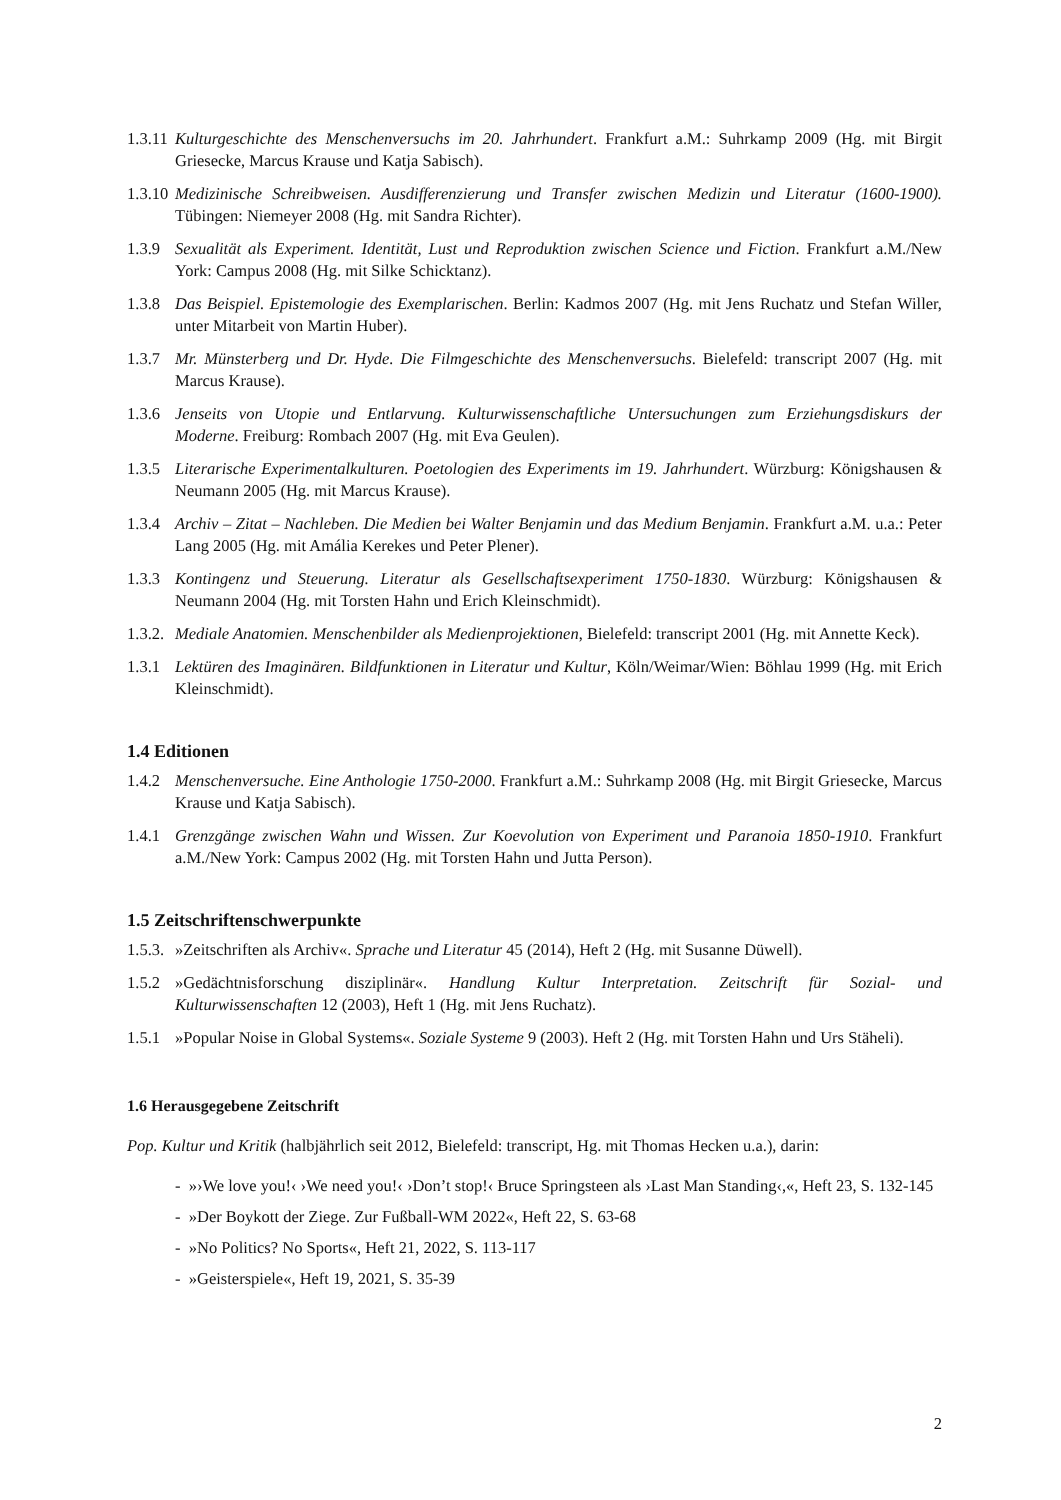1.3.11 Kulturgeschichte des Menschenversuchs im 20. Jahrhundert. Frankfurt a.M.: Suhrkamp 2009 (Hg. mit Birgit Griesecke, Marcus Krause und Katja Sabisch).
1.3.10 Medizinische Schreibweisen. Ausdifferenzierung und Transfer zwischen Medizin und Literatur (1600-1900). Tübingen: Niemeyer 2008 (Hg. mit Sandra Richter).
1.3.9 Sexualität als Experiment. Identität, Lust und Reproduktion zwischen Science und Fiction. Frankfurt a.M./New York: Campus 2008 (Hg. mit Silke Schicktanz).
1.3.8 Das Beispiel. Epistemologie des Exemplarischen. Berlin: Kadmos 2007 (Hg. mit Jens Ruchatz und Stefan Willer, unter Mitarbeit von Martin Huber).
1.3.7 Mr. Münsterberg und Dr. Hyde. Die Filmgeschichte des Menschenversuchs. Bielefeld: transcript 2007 (Hg. mit Marcus Krause).
1.3.6 Jenseits von Utopie und Entlarvung. Kulturwissenschaftliche Untersuchungen zum Erziehungsdiskurs der Moderne. Freiburg: Rombach 2007 (Hg. mit Eva Geulen).
1.3.5 Literarische Experimentalkulturen. Poetologien des Experiments im 19. Jahrhundert. Würzburg: Königshausen & Neumann 2005 (Hg. mit Marcus Krause).
1.3.4 Archiv – Zitat – Nachleben. Die Medien bei Walter Benjamin und das Medium Benjamin. Frankfurt a.M. u.a.: Peter Lang 2005 (Hg. mit Amália Kerekes und Peter Plener).
1.3.3 Kontingenz und Steuerung. Literatur als Gesellschaftsexperiment 1750-1830. Würzburg: Königshausen & Neumann 2004 (Hg. mit Torsten Hahn und Erich Kleinschmidt).
1.3.2. Mediale Anatomien. Menschenbilder als Medienprojektionen, Bielefeld: transcript 2001 (Hg. mit Annette Keck).
1.3.1 Lektüren des Imaginären. Bildfunktionen in Literatur und Kultur, Köln/Weimar/Wien: Böhlau 1999 (Hg. mit Erich Kleinschmidt).
1.4 Editionen
1.4.2 Menschenversuche. Eine Anthologie 1750-2000. Frankfurt a.M.: Suhrkamp 2008 (Hg. mit Birgit Griesecke, Marcus Krause und Katja Sabisch).
1.4.1 Grenzgänge zwischen Wahn und Wissen. Zur Koevolution von Experiment und Paranoia 1850-1910. Frankfurt a.M./New York: Campus 2002 (Hg. mit Torsten Hahn und Jutta Person).
1.5 Zeitschriftenschwerpunkte
1.5.3. »Zeitschriften als Archiv«. Sprache und Literatur 45 (2014), Heft 2 (Hg. mit Susanne Düwell).
1.5.2 »Gedächtnisforschung disziplinär«. Handlung Kultur Interpretation. Zeitschrift für Sozial- und Kulturwissenschaften 12 (2003), Heft 1 (Hg. mit Jens Ruchatz).
1.5.1 »Popular Noise in Global Systems«. Soziale Systeme 9 (2003). Heft 2 (Hg. mit Torsten Hahn und Urs Stäheli).
1.6 Herausgegebene Zeitschrift
Pop. Kultur und Kritik (halbjährlich seit 2012, Bielefeld: transcript, Hg. mit Thomas Hecken u.a.), darin:
- »›We love you!‹ ›We need you!‹ ›Don’t stop!‹ Bruce Springsteen als ›Last Man Standing‹,«, Heft 23, S. 132-145
- »Der Boykott der Ziege. Zur Fußball-WM 2022«, Heft 22, S. 63-68
- »No Politics? No Sports«, Heft 21, 2022, S. 113-117
- »Geisterspiele«, Heft 19, 2021, S. 35-39
2